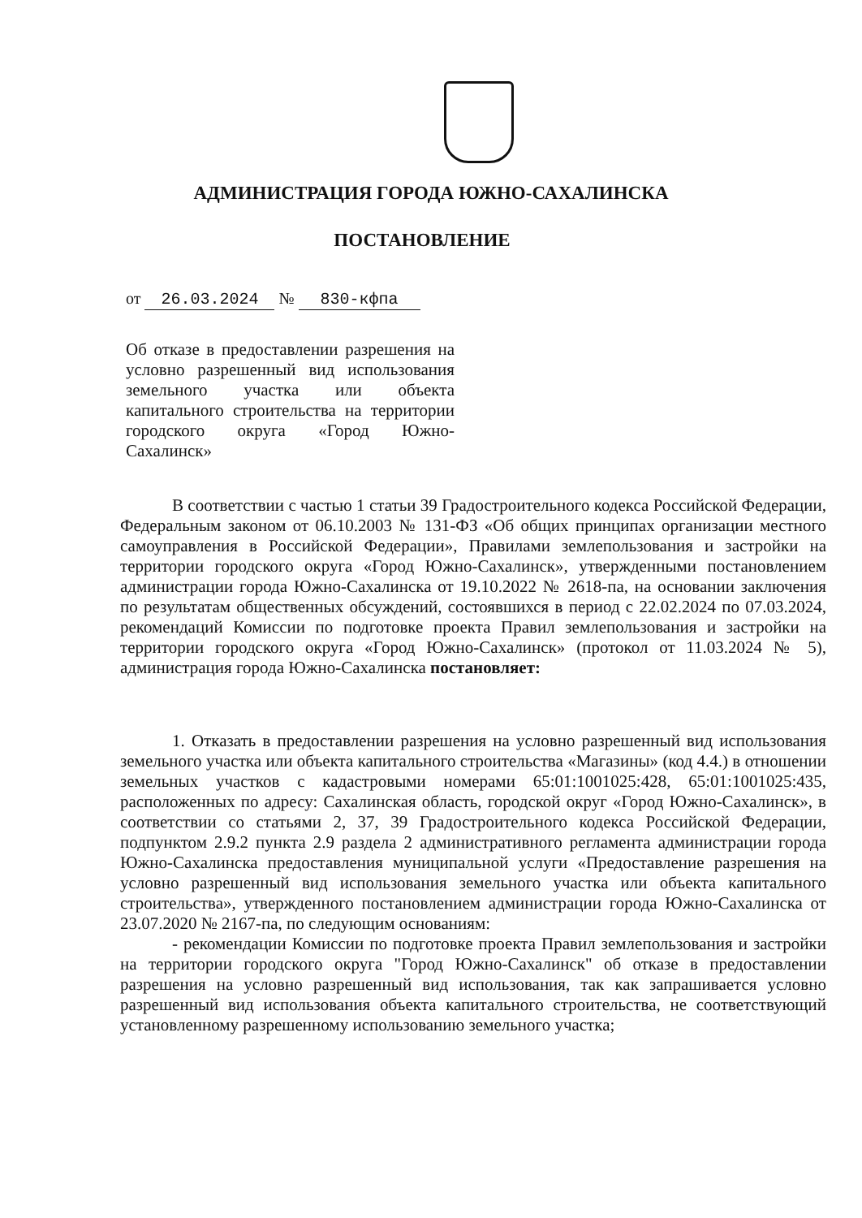АДМИНИСТРАЦИЯ ГОРОДА ЮЖНО-САХАЛИНСКА
ПОСТАНОВЛЕНИЕ
от 26.03.2024 № 830-кфпа
Об отказе в предоставлении разрешения на условно разрешенный вид использования земельного участка или объекта капитального строительства на территории городского округа «Город Южно-Сахалинск»
В соответствии с частью 1 статьи 39 Градостроительного кодекса Российской Федерации, Федеральным законом от 06.10.2003 № 131-ФЗ «Об общих принципах организации местного самоуправления в Российской Федерации», Правилами землепользования и застройки на территории городского округа «Город Южно-Сахалинск», утвержденными постановлением администрации города Южно-Сахалинска от 19.10.2022 № 2618-па, на основании заключения по результатам общественных обсуждений, состоявшихся в период с 22.02.2024 по 07.03.2024, рекомендаций Комиссии по подготовке проекта Правил землепользования и застройки на территории городского округа «Город Южно-Сахалинск» (протокол от 11.03.2024 № 5), администрация города Южно-Сахалинска постановляет:
1. Отказать в предоставлении разрешения на условно разрешенный вид использования земельного участка или объекта капитального строительства «Магазины» (код 4.4.) в отношении земельных участков с кадастровыми номерами 65:01:1001025:428, 65:01:1001025:435, расположенных по адресу: Сахалинская область, городской округ «Город Южно-Сахалинск», в соответствии со статьями 2, 37, 39 Градостроительного кодекса Российской Федерации, подпунктом 2.9.2 пункта 2.9 раздела 2 административного регламента администрации города Южно-Сахалинска предоставления муниципальной услуги «Предоставление разрешения на условно разрешенный вид использования земельного участка или объекта капитального строительства», утвержденного постановлением администрации города Южно-Сахалинска от 23.07.2020 № 2167-па, по следующим основаниям:
- рекомендации Комиссии по подготовке проекта Правил землепользования и застройки на территории городского округа "Город Южно-Сахалинск" об отказе в предоставлении разрешения на условно разрешенный вид использования, так как запрашивается условно разрешенный вид использования объекта капитального строительства, не соответствующий установленному разрешенному использованию земельного участка;